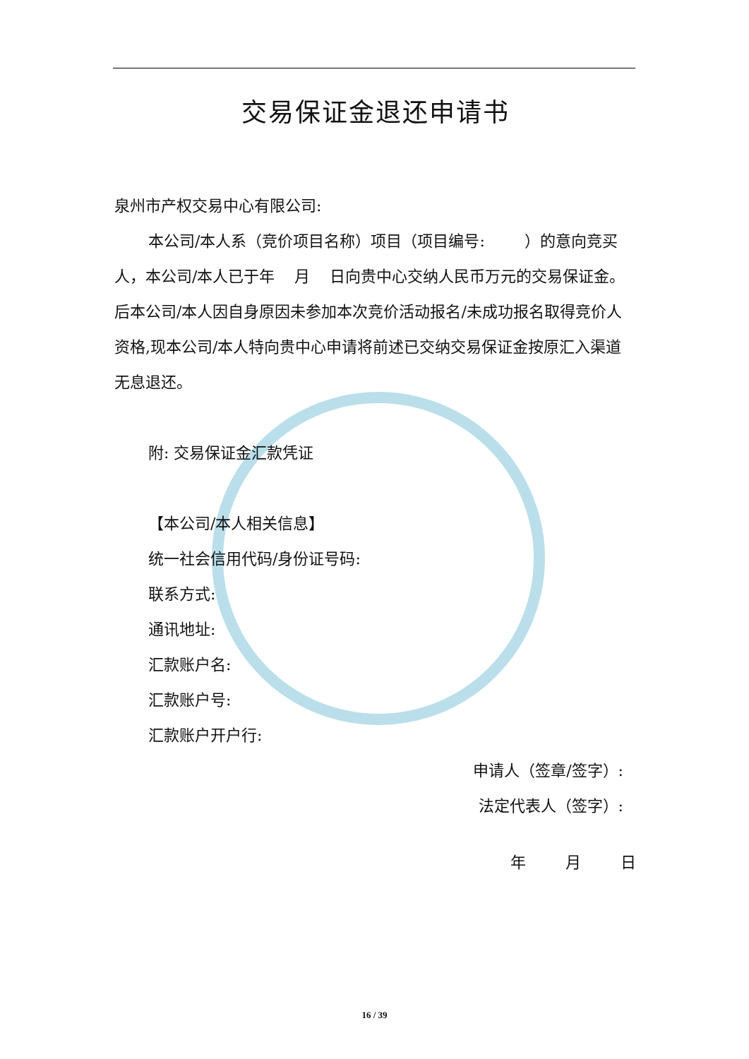交易保证金退还申请书
泉州市产权交易中心有限公司:
本公司/本人系（竞价项目名称）项目（项目编号: ）的意向竞买人，本公司/本人已于年 月 日向贵中心交纳人民币万元的交易保证金。后本公司/本人因自身原因未参加本次竞价活动报名/未成功报名取得竞价人资格,现本公司/本人特向贵中心申请将前述已交纳交易保证金按原汇入渠道无息退还。
附: 交易保证金汇款凭证
【本公司/本人相关信息】
统一社会信用代码/身份证号码:
联系方式:
通讯地址:
汇款账户名:
汇款账户号:
汇款账户开户行:
申请人（签章/签字）:
法定代表人（签字）:
年 月 日
16 / 39